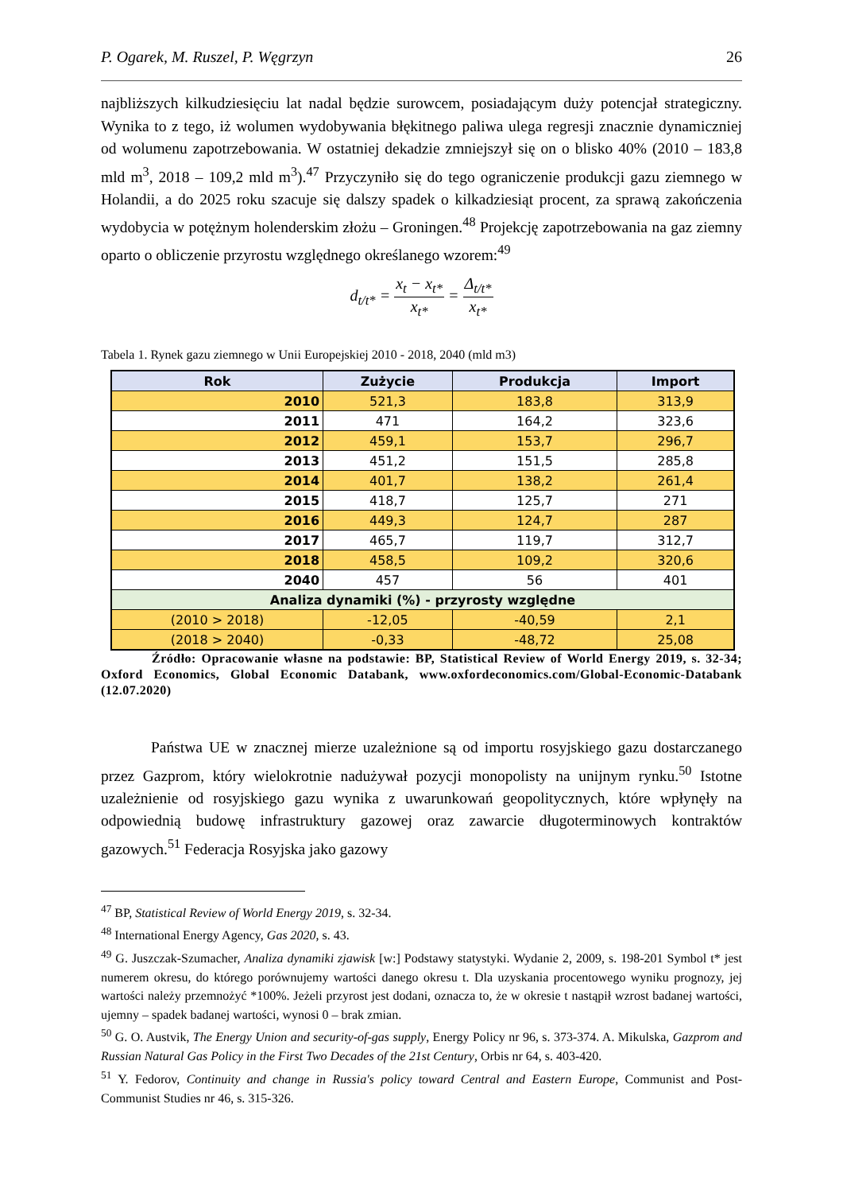P. Ogarek, M. Ruszel, P. Węgrzyn 26
najbliższych kilkudziesięciu lat nadal będzie surowcem, posiadającym duży potencjał strategiczny. Wynika to z tego, iż wolumen wydobywania błękitnego paliwa ulega regresji znacznie dynamiczniej od wolumenu zapotrzebowania. W ostatniej dekadzie zmniejszył się on o blisko 40% (2010 – 183,8 mld m<sup>3</sup>, 2018 – 109,2 mld m<sup>3</sup>).<sup>47</sup> Przyczyniło się do tego ograniczenie produkcji gazu ziemnego w Holandii, a do 2025 roku szacuje się dalszy spadek o kilkadziesiąt procent, za sprawą zakończenia wydobycia w potężnym holenderskim złożu – Groningen.<sup>48</sup> Projekcję zapotrzebowania na gaz ziemny oparto o obliczenie przyrostu względnego określanego wzorem:<sup>49</sup>
d<sub>t/t*</sub> = x<sub>t</sub> − x<sub>t*</sub> x<sub>t*</sub> = Δ<sub>t/t*</sub> x<sub>t*</sub>
Tabela 1. Rynek gazu ziemnego w Unii Europejskiej 2010 - 2018, 2040 (mld m3)
| Rok | Zużycie | Produkcja | Import |
| --- | --- | --- | --- |
| 2010 | 521,3 | 183,8 | 313,9 |
| 2011 | 471 | 164,2 | 323,6 |
| 2012 | 459,1 | 153,7 | 296,7 |
| 2013 | 451,2 | 151,5 | 285,8 |
| 2014 | 401,7 | 138,2 | 261,4 |
| 2015 | 418,7 | 125,7 | 271 |
| 2016 | 449,3 | 124,7 | 287 |
| 2017 | 465,7 | 119,7 | 312,7 |
| 2018 | 458,5 | 109,2 | 320,6 |
| 2040 | 457 | 56 | 401 |
| Analiza dynamiki (%) - przyrosty względne | | | |
| (2010 > 2018) | -12,05 | -40,59 | 2,1 |
| (2018 > 2040) | -0,33 | -48,72 | 25,08 |
Źródło: Opracowanie własne na podstawie: BP, Statistical Review of World Energy 2019, s. 32-34; Oxford Economics, Global Economic Databank, www.oxfordeconomics.com/Global-Economic-Databank (12.07.2020)
Państwa UE w znacznej mierze uzależnione są od importu rosyjskiego gazu dostarczanego przez Gazprom, który wielokrotnie nadużywał pozycji monopolisty na unijnym rynku.<sup>50</sup> Istotne uzależnienie od rosyjskiego gazu wynika z uwarunkowań geopolitycznych, które wpłynęły na odpowiednią budowę infrastruktury gazowej oraz zawarcie długoterminowych kontraktów gazowych.<sup>51</sup> Federacja Rosyjska jako gazowy
<sup>47</sup> BP, Statistical Review of World Energy 2019, s. 32-34.
<sup>48</sup> International Energy Agency, Gas 2020, s. 43.
<sup>49</sup> G. Juszczak-Szumacher, Analiza dynamiki zjawisk [w:] Podstawy statystyki. Wydanie 2, 2009, s. 198-201 Symbol t* jest numerem okresu, do którego porównujemy wartości danego okresu t. Dla uzyskania procentowego wyniku prognozy, jej wartości należy przemnożyć *100%. Jeżeli przyrost jest dodani, oznacza to, że w okresie t nastąpił wzrost badanej wartości, ujemny – spadek badanej wartości, wynosi 0 – brak zmian.
<sup>50</sup> G. O. Austvik, The Energy Union and security-of-gas supply, Energy Policy nr 96, s. 373-374. A. Mikulska, Gazprom and Russian Natural Gas Policy in the First Two Decades of the 21st Century, Orbis nr 64, s. 403-420.
<sup>51</sup> Y. Fedorov, Continuity and change in Russia's policy toward Central and Eastern Europe, Communist and Post-Communist Studies nr 46, s. 315-326.